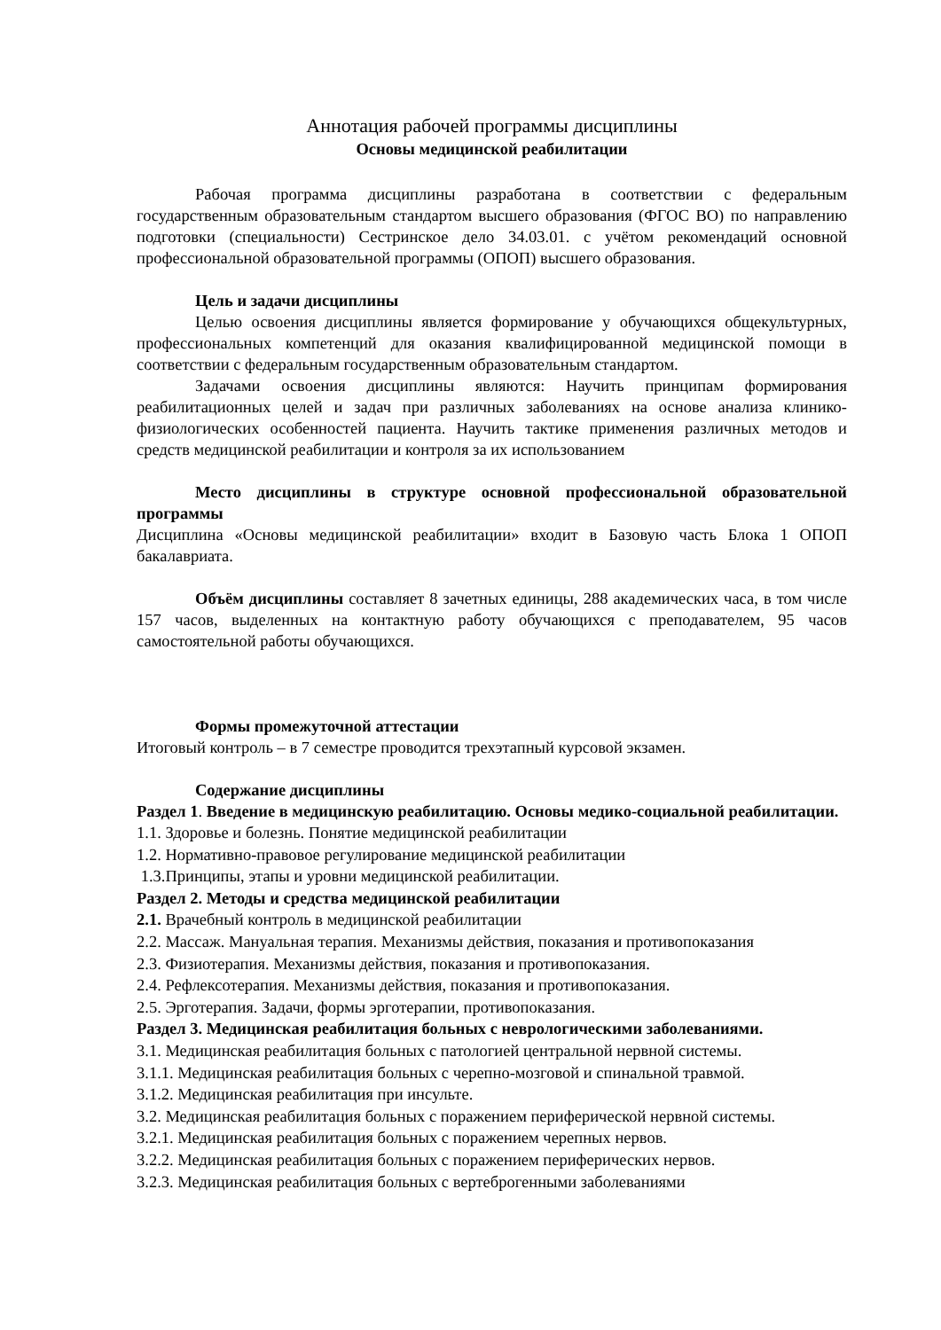Аннотация рабочей программы дисциплины
Основы медицинской реабилитации
Рабочая программа дисциплины разработана в соответствии с федеральным государственным образовательным стандартом высшего образования (ФГОС ВО) по направлению подготовки (специальности) Сестринское дело 34.03.01. с учётом рекомендаций основной профессиональной образовательной программы (ОПОП) высшего образования.
Цель и задачи дисциплины
Целью освоения дисциплины является формирование у обучающихся общекультурных, профессиональных компетенций для оказания квалифицированной медицинской помощи в соответствии с федеральным государственным образовательным стандартом.
Задачами освоения дисциплины являются: Научить принципам формирования реабилитационных целей и задач при различных заболеваниях на основе анализа клинико-физиологических особенностей пациента. Научить тактике применения различных методов и средств медицинской реабилитации и контроля за их использованием
Место дисциплины в структуре основной профессиональной образовательной программы
Дисциплина «Основы медицинской реабилитации» входит в Базовую часть Блока 1 ОПОП бакалавриата.
Объём дисциплины составляет 8 зачетных единицы, 288 академических часа, в том числе 157 часов, выделенных на контактную работу обучающихся с преподавателем, 95 часов самостоятельной работы обучающихся.
Формы промежуточной аттестации
Итоговый контроль – в 7 семестре проводится трехэтапный курсовой экзамен.
Содержание дисциплины
Раздел 1. Введение в медицинскую реабилитацию. Основы медико-социальной реабилитации.
1.1. Здоровье и болезнь. Понятие медицинской реабилитации
1.2. Нормативно-правовое регулирование медицинской реабилитации
1.3.Принципы, этапы и уровни медицинской реабилитации.
Раздел 2. Методы и средства медицинской реабилитации
2.1. Врачебный контроль в медицинской реабилитации
2.2. Массаж. Мануальная терапия. Механизмы действия, показания и противопоказания
2.3. Физиотерапия. Механизмы действия, показания и противопоказания.
2.4. Рефлексотерапия. Механизмы действия, показания и противопоказания.
2.5. Эрготерапия. Задачи, формы эрготерапии, противопоказания.
Раздел 3. Медицинская реабилитация больных с неврологическими заболеваниями.
3.1. Медицинская реабилитация больных с патологией центральной нервной системы.
3.1.1. Медицинская реабилитация больных с черепно-мозговой и спинальной травмой.
3.1.2. Медицинская реабилитация при инсульте.
3.2. Медицинская реабилитация больных с поражением периферической нервной системы.
3.2.1. Медицинская реабилитация больных с поражением черепных нервов.
3.2.2. Медицинская реабилитация больных с поражением периферических нервов.
3.2.3. Медицинская реабилитация больных с вертеброгенными заболеваниями